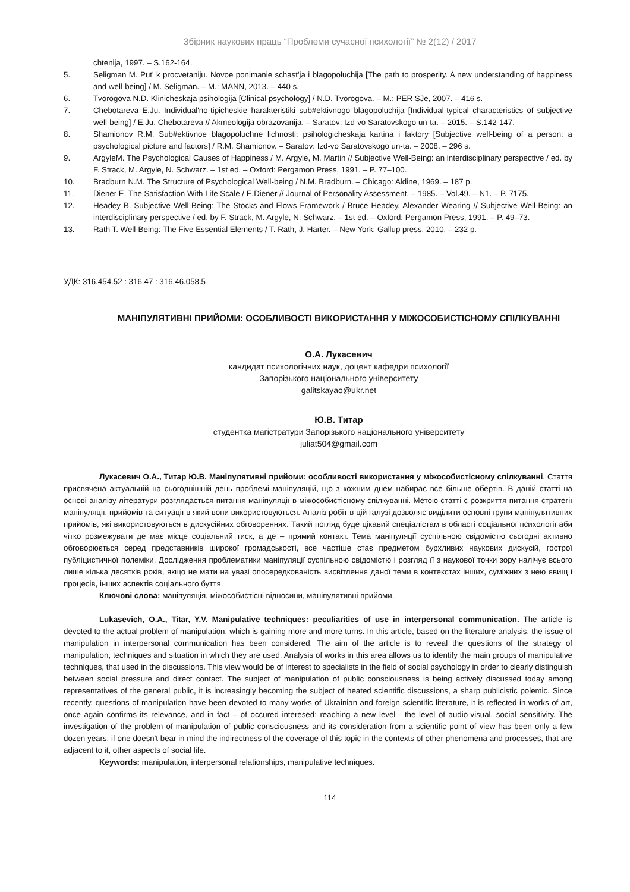Збірник наукових праць “Проблеми сучасної психології” № 2(12) / 2017
chtenija, 1997. – S.162-164.
5. Seligman M. Put' k procvetaniju. Novoe ponimanie schast'ja i blagopoluchija [The path to prosperity. A new understanding of happiness and well-being] / M. Seligman. – M.: MANN, 2013. – 440 s.
6. Tvorogova N.D. Klinicheskaja psihologija [Clinical psychology] / N.D. Tvorogova. – M.: PER SJe, 2007. – 416 s.
7. Chebotareva E.Ju. Individual'no-tipicheskie harakteristiki sub#ektivnogo blagopoluchija [Individual-typical characteristics of subjective well-being] / E.Ju. Chebotareva // Akmeologija obrazovanija. – Saratov: Izd-vo Saratovskogo un-ta. – 2015. – S.142-147.
8. Shamionov R.M. Sub#ektivnoe blagopoluchne lichnosti: psihologicheskaja kartina i faktory [Subjective well-being of a person: a psychological picture and factors] / R.M. Shamionov. – Saratov: Izd-vo Saratovskogo un-ta. – 2008. – 296 s.
9. ArgyleM. The Psychological Causes of Happiness / M. Argyle, M. Martin // Subjective Well-Being: an interdisciplinary perspective / ed. by F. Strack, M. Argyle, N. Schwarz. – 1st ed. – Oxford: Pergamon Press, 1991. – P. 77–100.
10. Bradburn N.M. The Structure of Psychological Well-being / N.M. Bradburn. – Chicago: Aldine, 1969. – 187 p.
11. Diener E. The Satisfaction With Life Scale / E.Diener // Journal of Personality Assessment. – 1985. – Vol.49. – N1. – P. 7175.
12. Headey B. Subjective Well-Being: The Stocks and Flows Framework / Bruce Headey, Alexander Wearing // Subjective Well-Being: an interdisciplinary perspective / ed. by F. Strack, M. Argyle, N. Schwarz. – 1st ed. – Oxford: Pergamon Press, 1991. – P. 49–73.
13. Rath T. Well-Being: The Five Essential Elements / T. Rath, J. Harter. – New York: Gallup press, 2010. – 232 p.
УДК: 316.454.52 : 316.47 : 316.46.058.5
МАНІПУЛЯТИВНІ ПРИЙОМИ: ОСОБЛИВОСТІ ВИКОРИСТАННЯ У МІЖОСОБИСТІСНОМУ СПІЛКУВАННІ
О.А. Лукасевич
кандидат психологічних наук, доцент кафедри психології
Запорізького національного університету
galitskayao@ukr.net
Ю.В. Титар
студентка магістратури Запорізького національного університету
juliat504@gmail.com
Лукасевич О.А., Титар Ю.В. Маніпулятивні прийоми: особливості використання у міжособистісному спілкуванні. Стаття присвячена актуальній на сьогоднішній день проблемі маніпуляцій, що з кожним днем набирає все більше обертів. В даній статті на основі аналізу літератури розглядається питання маніпуляції в міжособистісному спілкуванні. Метою статті є розкриття питання стратегії маніпуляції, прийомів та ситуації в який вони використовуються. Аналіз робіт в цій галузі дозволяє виділити основні групи маніпулятивних прийомів, які використовуються в дискусійних обговореннях. Такий погляд буде цікавий спеціалістам в області соціальної психології аби чітко розмежувати де має місце соціальний тиск, а де – прямий контакт. Тема маніпуляції суспільною свідомістю сьогодні активно обговорюється серед представників широкої громадськості, все частіше стає предметом бурхливих наукових дискусій, гострої публіцистичної полеміки. Дослідження проблематики маніпуляції суспільною свідомістю і розгляд її з наукової точки зору налічує всього лише кілька десятків років, якщо не мати на увазі опосередкованість висвітлення даної теми в контекстах інших, суміжних з нею явищ і процесів, інших аспектів соціального буття.
Ключові слова: маніпуляція, міжособистісні відносини, маніпулятивні прийоми.
Lukasevich, O.A., Titar, Y.V. Manipulative techniques: peculiarities of use in interpersonal communication. The article is devoted to the actual problem of manipulation, which is gaining more and more turns. In this article, based on the literature analysis, the issue of manipulation in interpersonal communication has been considered. The aim of the article is to reveal the questions of the strategy of manipulation, techniques and situation in which they are used. Analysis of works in this area allows us to identify the main groups of manipulative techniques, that used in the discussions. This view would be of interest to specialists in the field of social psychology in order to clearly distinguish between social pressure and direct contact. The subject of manipulation of public consciousness is being actively discussed today among representatives of the general public, it is increasingly becoming the subject of heated scientific discussions, a sharp publicistic polemic. Since recently, questions of manipulation have been devoted to many works of Ukrainian and foreign scientific literature, it is reflected in works of art, once again confirms its relevance, and in fact – of occured interesed: reaching a new level - the level of audio-visual, social sensitivity. The investigation of the problem of manipulation of public consciousness and its consideration from a scientific point of view has been only a few dozen years, if one doesn't bear in mind the indirectness of the coverage of this topic in the contexts of other phenomena and processes, that are adjacent to it, other aspects of social life.
Keywords: manipulation, interpersonal relationships, manipulative techniques.
114